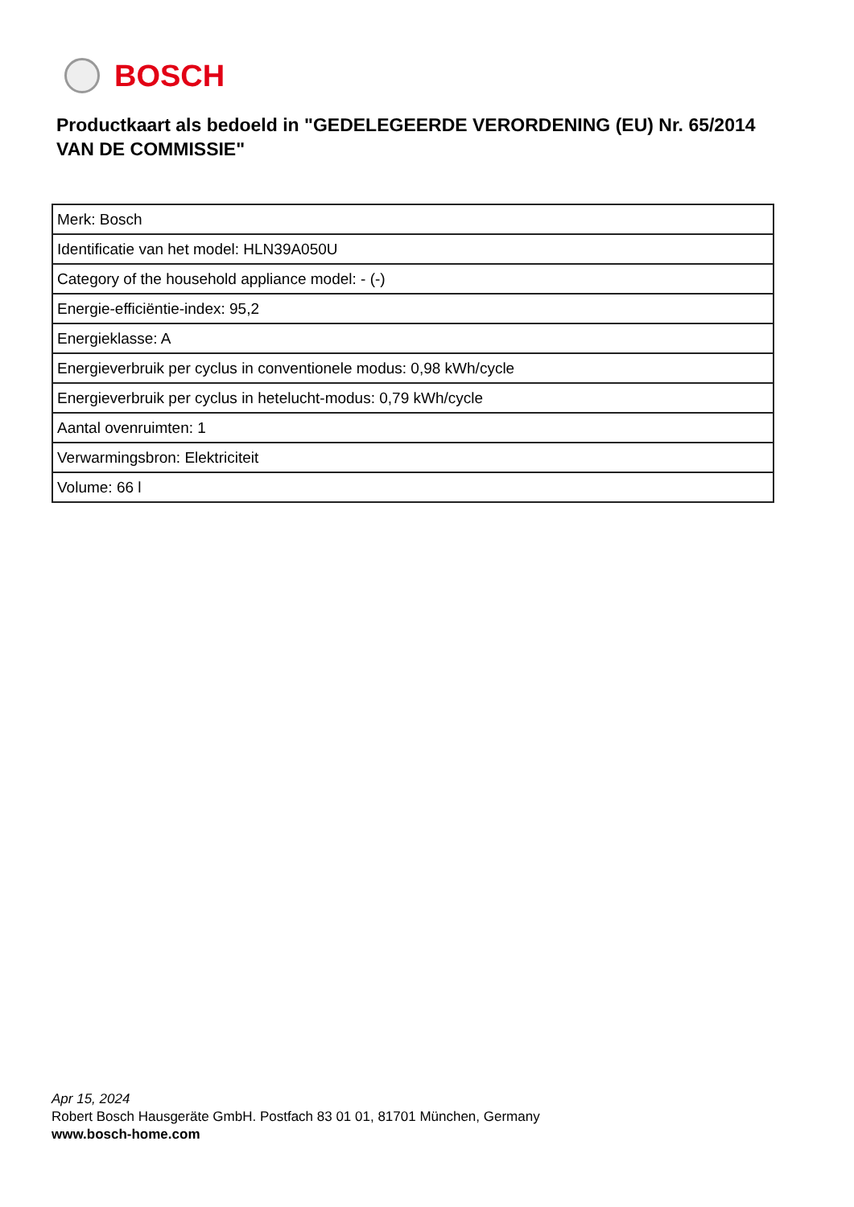BOSCH
Productkaart als bedoeld in "GEDELEGEERDE VERORDENING (EU) Nr. 65/2014 VAN DE COMMISSIE"
| Merk: Bosch |
| Identificatie van het model: HLN39A050U |
| Category of the household appliance model: - (-) |
| Energie-efficiëntie-index: 95,2 |
| Energieklasse: A |
| Energieverbruik per cyclus in conventionele modus: 0,98 kWh/cycle |
| Energieverbruik per cyclus in hetelucht-modus: 0,79 kWh/cycle |
| Aantal ovenruimten: 1 |
| Verwarmingsbron: Elektriciteit |
| Volume: 66 l |
Apr 15, 2024
Robert Bosch Hausgeräte GmbH. Postfach 83 01 01, 81701 München, Germany
www.bosch-home.com